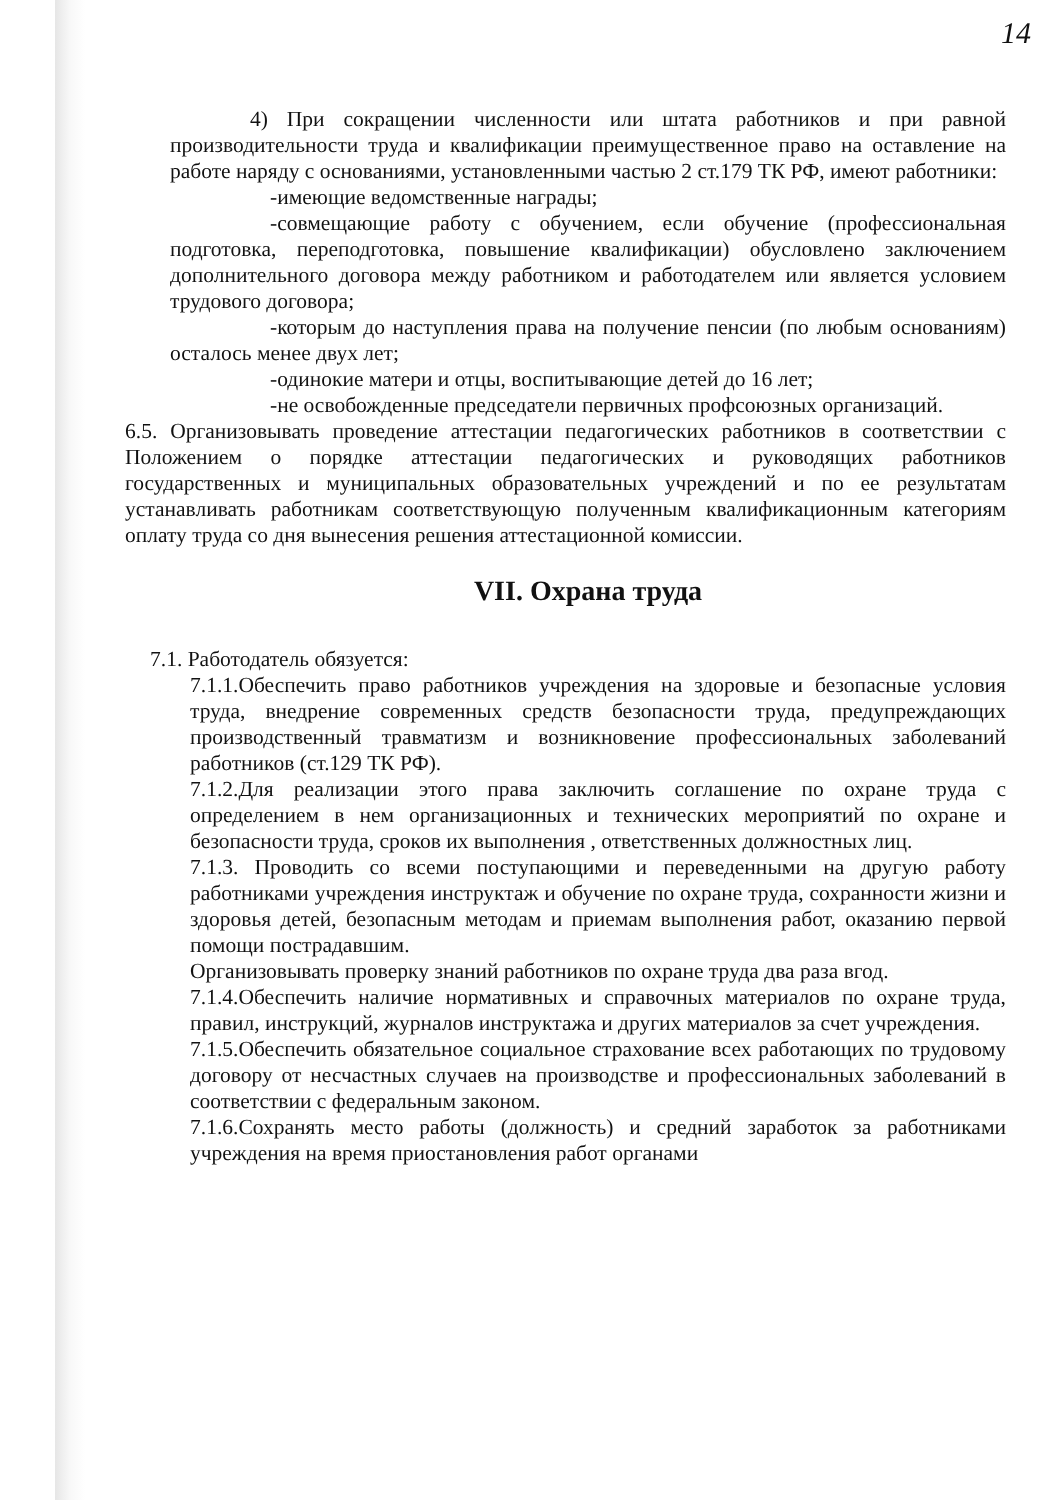14
4) При сокращении численности или штата работников и при равной производительности труда и квалификации преимущественное право на оставление на работе наряду с основаниями, установленными частью 2 ст.179 ТК РФ, имеют работники:
-имеющие ведомственные награды;
-совмещающие работу с обучением, если обучение (профессиональная подготовка, переподготовка, повышение квалификации) обусловлено заключением дополнительного договора между работником и работодателем или является условием трудового договора;
-которым до наступления права на получение пенсии (по любым основаниям) осталось менее двух лет;
-одинокие матери и отцы, воспитывающие детей до 16 лет;
-не освобожденные председатели первичных профсоюзных организаций.
6.5. Организовывать проведение аттестации педагогических работников в соответствии с Положением о порядке аттестации педагогических и руководящих работников государственных и муниципальных образовательных учреждений и по ее результатам устанавливать работникам соответствующую полученным квалификационным категориям оплату труда со дня вынесения решения аттестационной комиссии.
VII. Охрана труда
7.1. Работодатель обязуется:
7.1.1.Обеспечить право работников учреждения на здоровые и безопасные условия труда, внедрение современных средств безопасности труда, предупреждающих производственный травматизм и возникновение профессиональных заболеваний работников (ст.129 ТК РФ).
7.1.2.Для реализации этого права заключить соглашение по охране труда с определением в нем организационных и технических мероприятий по охране и безопасности труда, сроков их выполнения , ответственных должностных лиц.
7.1.3. Проводить со всеми поступающими и переведенными на другую работу работниками учреждения инструктаж и обучение по охране труда, сохранности жизни и здоровья детей, безопасным методам и приемам выполнения работ, оказанию первой помощи пострадавшим.
Организовывать проверку знаний работников по охране труда два раза вгод.
7.1.4.Обеспечить наличие нормативных и справочных материалов по охране труда, правил, инструкций, журналов инструктажа и других материалов за счет учреждения.
7.1.5.Обеспечить обязательное социальное страхование всех работающих по трудовому договору от несчастных случаев на производстве и профессиональных заболеваний в соответствии с федеральным законом.
7.1.6.Сохранять место работы (должность) и средний заработок за работниками учреждения на время приостановления работ органами